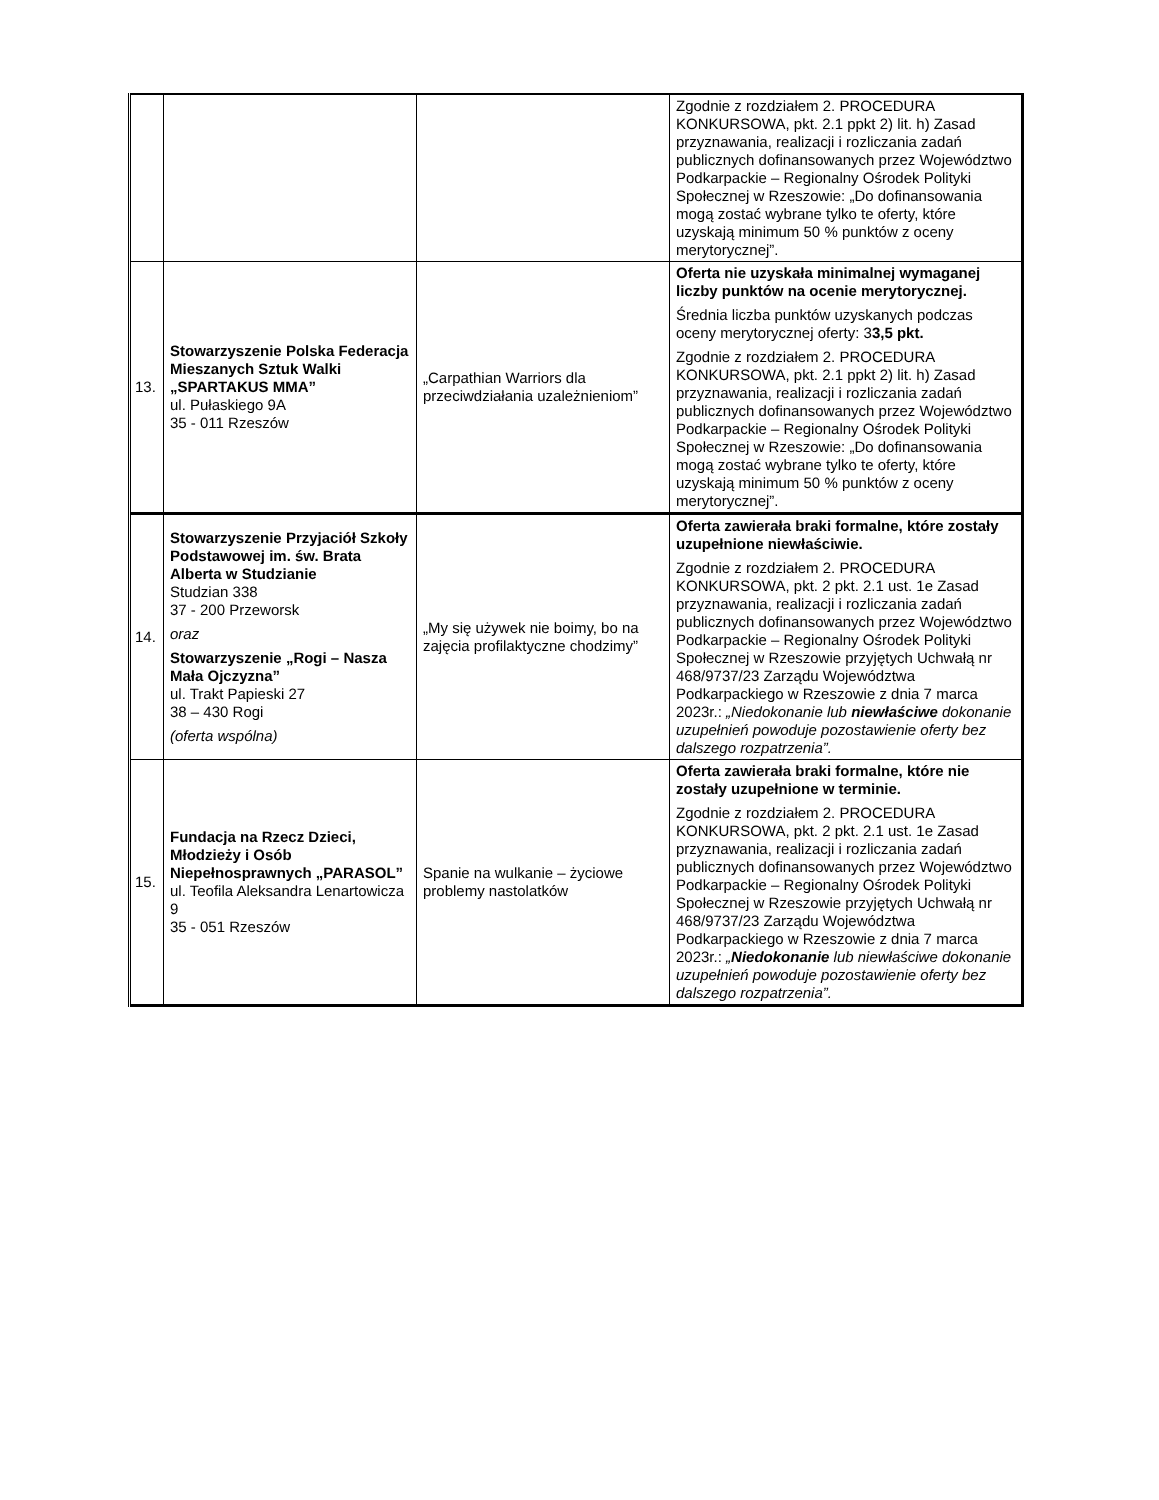| | | | Zgodnie z rozdziałem 2. PROCEDURA KONKURSOWA, pkt. 2.1 ppkt 2) lit. h) Zasad przyznawania, realizacji i rozliczania zadań publicznych dofinansowanych przez Województwo Podkarpackie – Regionalny Ośrodek Polityki Społecznej w Rzeszowie: „Do dofinansowania mogą zostać wybrane tylko te oferty, które uzyskają minimum 50 % punktów z oceny merytorycznej”. |
| 13. | Stowarzyszenie Polska Federacja Mieszanych Sztuk Walki „SPARTAKUS MMA” ul. Pułaskiego 9A 35 - 011 Rzeszów | „Carpathian Warriors dla przeciwdziałania uzależnieniom” | Oferta nie uzyskała minimalnej wymaganej liczby punktów na ocenie merytorycznej. Średnia liczba punktów uzyskanych podczas oceny merytorycznej oferty: 3 3,5 pkt. Zgodnie z rozdziałem 2. PROCEDURA KONKURSOWA, pkt. 2.1 ppkt 2) lit. h) Zasad przyznawania, realizacji i rozliczania zadań publicznych dofinansowanych przez Województwo Podkarpackie – Regionalny Ośrodek Polityki Społecznej w Rzeszowie: „Do dofinansowania mogą zostać wybrane tylko te oferty, które uzyskają minimum 50 % punktów z oceny merytorycznej”. |
| 14. | Stowarzyszenie Przyjaciół Szkoły Podstawowej im. św. Brata Alberta w Studzianie Studzian 338 37 - 200 Przeworsk oraz Stowarzyszenie „Rogi – Nasza Mała Ojczyzna” ul. Trakt Papieski 27 38 – 430 Rogi (oferta wspólna) | „My się używek nie boimy, bo na zajęcia profilaktyczne chodzimy” | Oferta zawierała braki formalne, które zostały uzupełnione niewłaściwie. Zgodnie z rozdziałem 2. PROCEDURA KONKURSOWA, pkt. 2 pkt. 2.1 ust. 1e Zasad przyznawania, realizacji i rozliczania zadań publicznych dofinansowanych przez Województwo Podkarpackie – Regionalny Ośrodek Polityki Społecznej w Rzeszowie przyjętych Uchwałą nr 468/9737/23 Zarządu Województwa Podkarpackiego w Rzeszowie z dnia 7 marca 2023r.: „Niedokonanie lub niewłaściwe dokonanie uzupełnień powoduje pozostawienie oferty bez dalszego rozpatrzenia”. |
| 15. | Fundacja na Rzecz Dzieci, Młodzieży i Osób Niepełnosprawnych „PARASOL” ul. Teofila Aleksandra Lenartowicza 9 35 - 051 Rzeszów | Spanie na wulkanie – życiowe problemy nastolatków | Oferta zawierała braki formalne, które nie zostały uzupełnione w terminie. Zgodnie z rozdziałem 2. PROCEDURA KONKURSOWA, pkt. 2 pkt. 2.1 ust. 1e Zasad przyznawania, realizacji i rozliczania zadań publicznych dofinansowanych przez Województwo Podkarpackie – Regionalny Ośrodek Polityki Społecznej w Rzeszowie przyjętych Uchwałą nr 468/9737/23 Zarządu Województwa Podkarpackiego w Rzeszowie z dnia 7 marca 2023r.: „ Niedokonanie lub niewłaściwe dokonanie uzupełnień powoduje pozostawienie oferty bez dalszego rozpatrzenia”. |